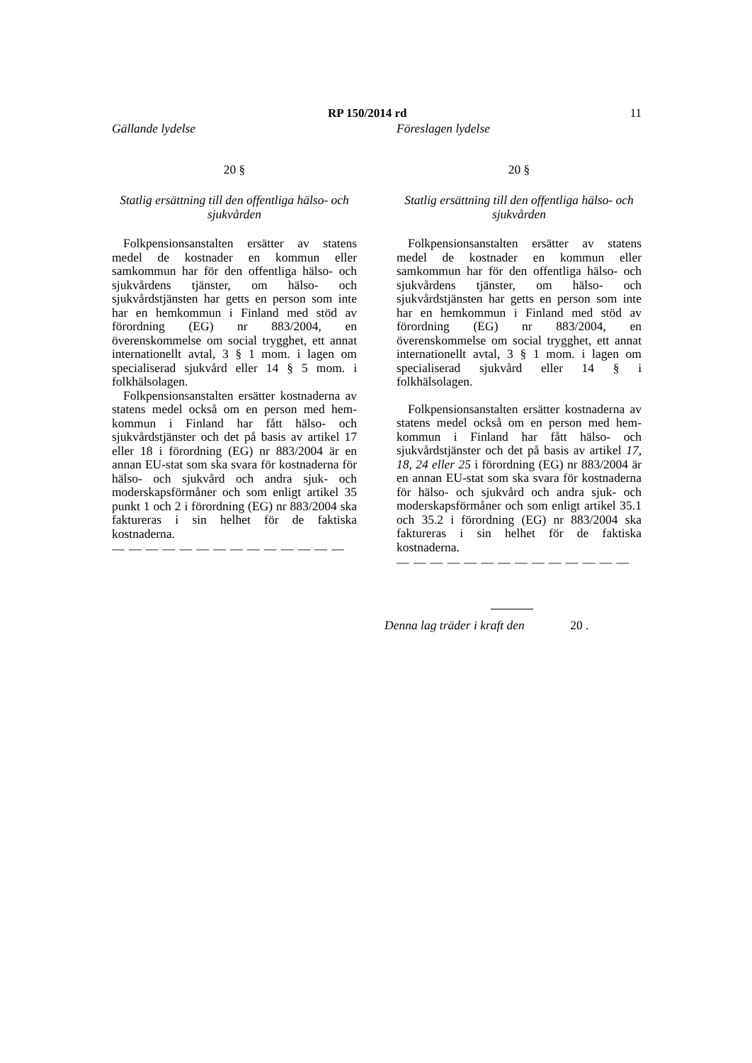RP 150/2014 rd 11
Gällande lydelse
20 §
Statlig ersättning till den offentliga hälso- och sjukvården
Folkpensionsanstalten ersätter av statens medel de kostnader en kommun eller samkommun har för den offentliga hälso- och sjukvårdens tjänster, om hälso- och sjukvårdstjänsten har getts en person som inte har en hemkommun i Finland med stöd av förordning (EG) nr 883/2004, en överenskommelse om social trygghet, ett annat internationellt avtal, 3 § 1 mom. i lagen om specialiserad sjukvård eller 14 § 5 mom. i folkhälsolagen.
Folkpensionsanstalten ersätter kostnaderna av statens medel också om en person med hem-kommun i Finland har fått hälso- och sjukvårdstjänster och det på basis av artikel 17 eller 18 i förordning (EG) nr 883/2004 är en annan EU-stat som ska svara för kostnaderna för hälso- och sjukvård och andra sjuk- och moderskapsförmåner och som enligt artikel 35 punkt 1 och 2 i förordning (EG) nr 883/2004 ska faktureras i sin helhet för de faktiska kostnaderna.
— — — — — — — — — — — — — —
Föreslagen lydelse
20 §
Statlig ersättning till den offentliga hälso- och sjukvården
Folkpensionsanstalten ersätter av statens medel de kostnader en kommun eller samkommun har för den offentliga hälso- och sjukvårdens tjänster, om hälso- och sjukvårdstjänsten har getts en person som inte har en hemkommun i Finland med stöd av förordning (EG) nr 883/2004, en överenskommelse om social trygghet, ett annat internationellt avtal, 3 § 1 mom. i lagen om specialiserad sjukvård eller 14 § i folkhälsolagen.
Folkpensionsanstalten ersätter kostnaderna av statens medel också om en person med hem-kommun i Finland har fått hälso- och sjukvårdstjänster och det på basis av artikel 17, 18, 24 eller 25 i förordning (EG) nr 883/2004 är en annan EU-stat som ska svara för kostnaderna för hälso- och sjukvård och andra sjuk- och moderskapsförmåner och som enligt artikel 35.1 och 35.2 i förordning (EG) nr 883/2004 ska faktureras i sin helhet för de faktiska kostnaderna.
— — — — — — — — — — — — — —
Denna lag träder i kraft den 20 .